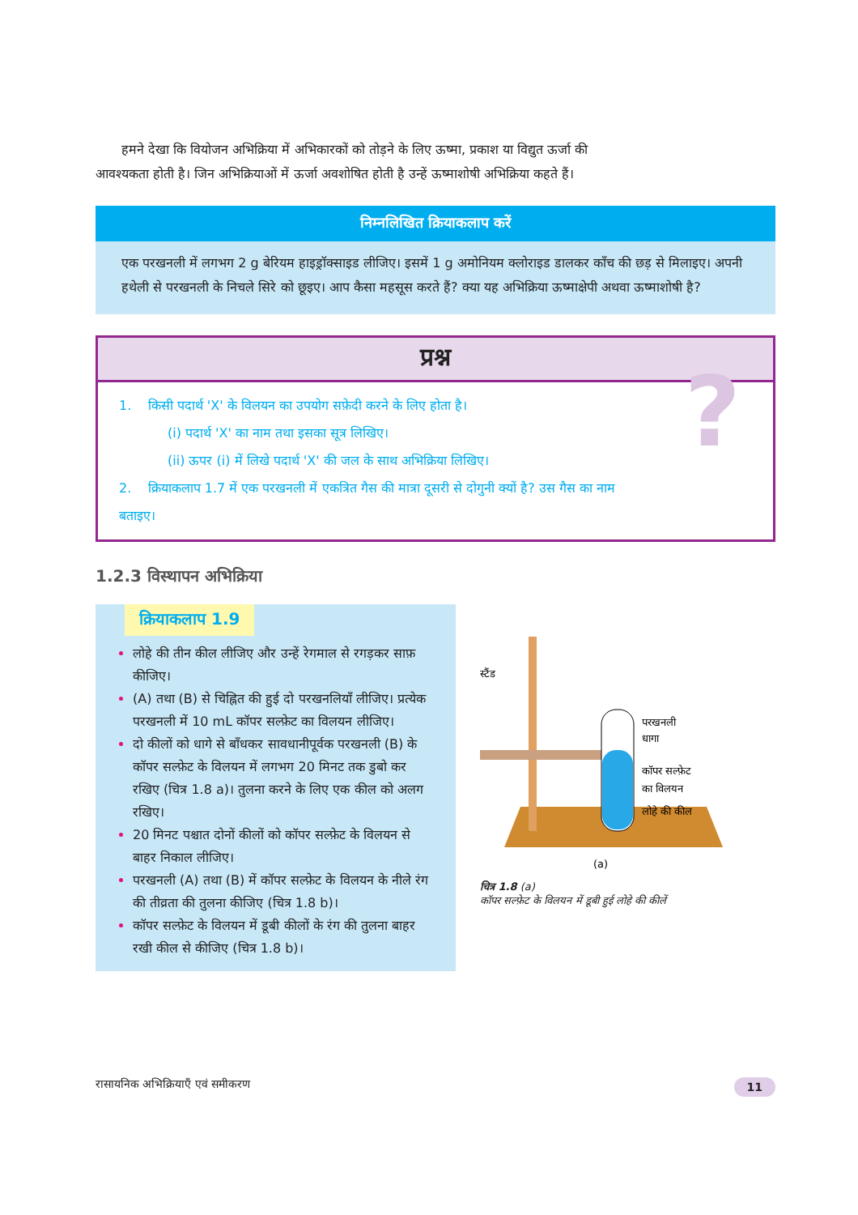हमने देखा कि वियोजन अभिक्रिया में अभिकारकों को तोड़ने के लिए ऊष्मा, प्रकाश या विद्युत ऊर्जा की आवश्यकता होती है। जिन अभिक्रियाओं में ऊर्जा अवशोषित होती है उन्हें ऊष्माशोषी अभिक्रिया कहते हैं।
निम्नलिखित क्रियाकलाप करें
एक परखनली में लगभग 2 g बेरियम हाइड्रॉक्साइड लीजिए। इसमें 1 g अमोनियम क्लोराइड डालकर काँच की छड़ से मिलाइए। अपनी हथेली से परखनली के निचले सिरे को छूइए। आप कैसा महसूस करते हैं? क्या यह अभिक्रिया ऊष्माक्षेपी अथवा ऊष्माशोषी है?
प्रश्न
?
1. किसी पदार्थ 'X' के विलयन का उपयोग सफ़ेदी करने के लिए होता है।
(i) पदार्थ 'X' का नाम तथा इसका सूत्र लिखिए।
(ii) ऊपर (i) में लिखे पदार्थ 'X' की जल के साथ अभिक्रिया लिखिए।
2. क्रियाकलाप 1.7 में एक परखनली में एकत्रित गैस की मात्रा दूसरी से दोगुनी क्यों है? उस गैस का नाम बताइए।
1.2.3 विस्थापन अभिक्रिया
क्रियाकलाप 1.9
लोहे की तीन कील लीजिए और उन्हें रेगमाल से रगड़कर साफ़ कीजिए।
(A) तथा (B) से चिह्नित की हुई दो परखनलियाँ लीजिए। प्रत्येक परखनली में 10 mL कॉपर सल्फ़ेट का विलयन लीजिए।
दो कीलों को धागे से बाँधकर सावधानीपूर्वक परखनली (B) के कॉपर सल्फ़ेट के विलयन में लगभग 20 मिनट तक डुबो कर रखिए (चित्र 1.8 a)। तुलना करने के लिए एक कील को अलग रखिए।
20 मिनट पश्चात दोनों कीलों को कॉपर सल्फ़ेट के विलयन से बाहर निकाल लीजिए।
परखनली (A) तथा (B) में कॉपर सल्फ़ेट के विलयन के नीले रंग की तीव्रता की तुलना कीजिए (चित्र 1.8 b)।
कॉपर सल्फ़ेट के विलयन में डूबी कीलों के रंग की तुलना बाहर रखी कील से कीजिए (चित्र 1.8 b)।
स्टैंड
परखनली
धागा
कॉपर सल्फ़ेट
का विलयन
लोहे की कील
(a)
चित्र 1.8 (a)
कॉपर सल्फ़ेट के विलयन में डूबी हुई लोहे की कीलें
रासायनिक अभिक्रियाएँ एवं समीकरण 11